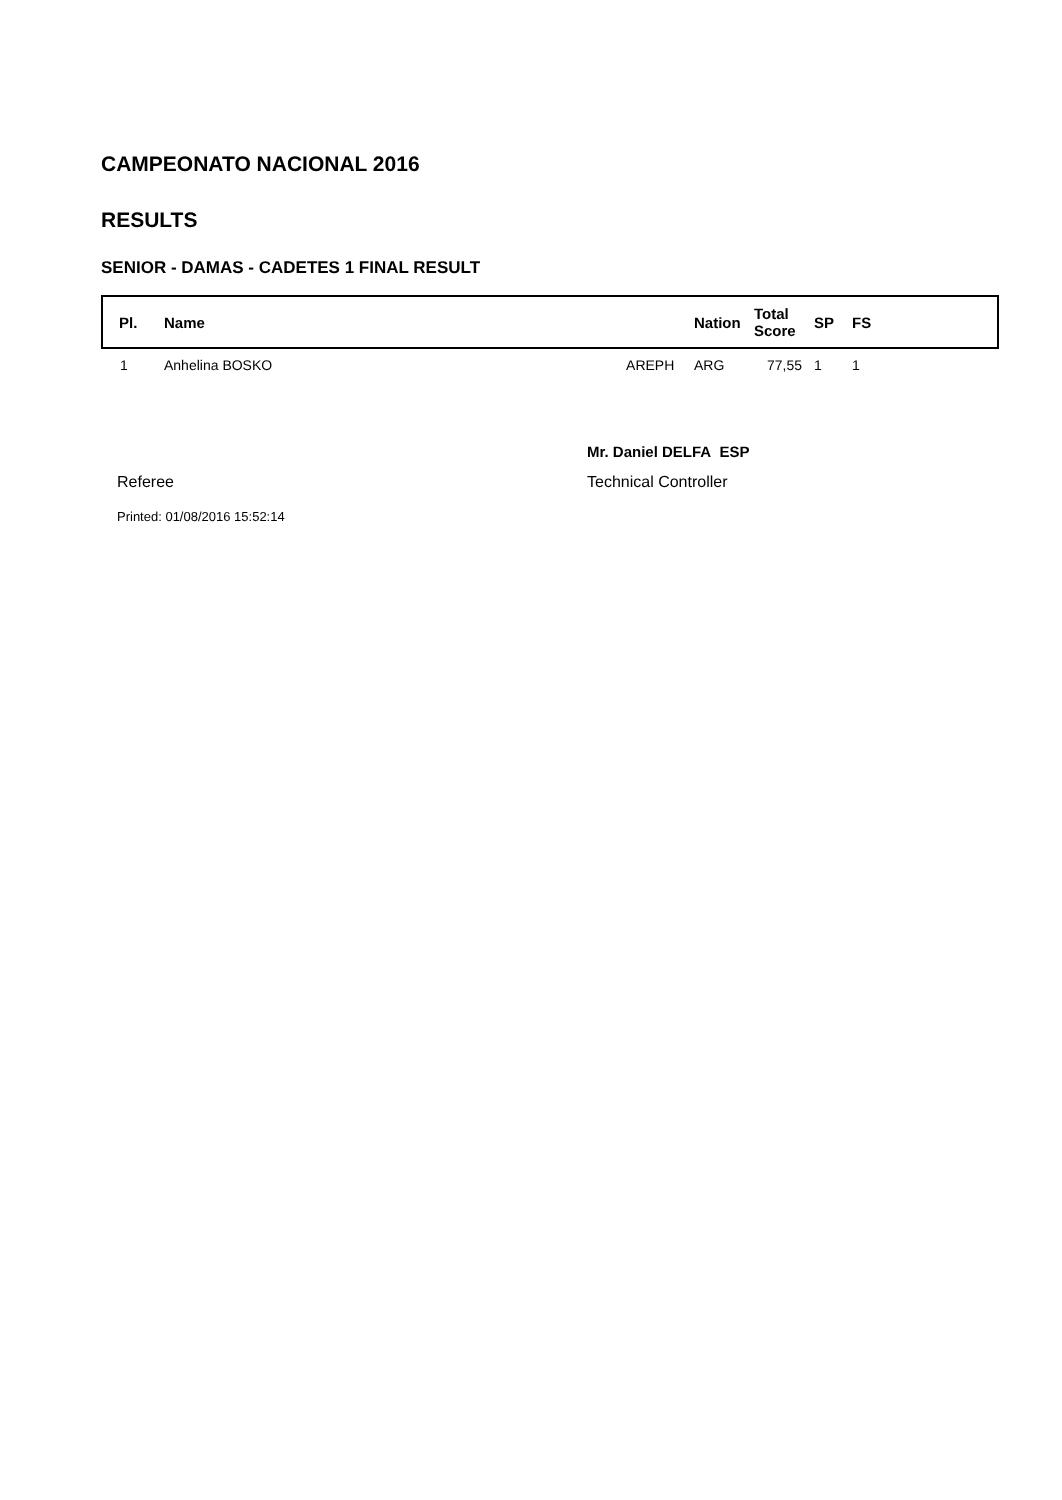CAMPEONATO NACIONAL 2016
RESULTS
SENIOR - DAMAS - CADETES 1 FINAL RESULT
| Pl. | Name | Nation | Total Score | SP | FS |
| --- | --- | --- | --- | --- | --- |
| 1 | Anhelina BOSKO AREPH | ARG | 77,55 | 1 | 1 |
Referee
Mr. Daniel DELFA ESP
Technical Controller
Printed: 01/08/2016 15:52:14